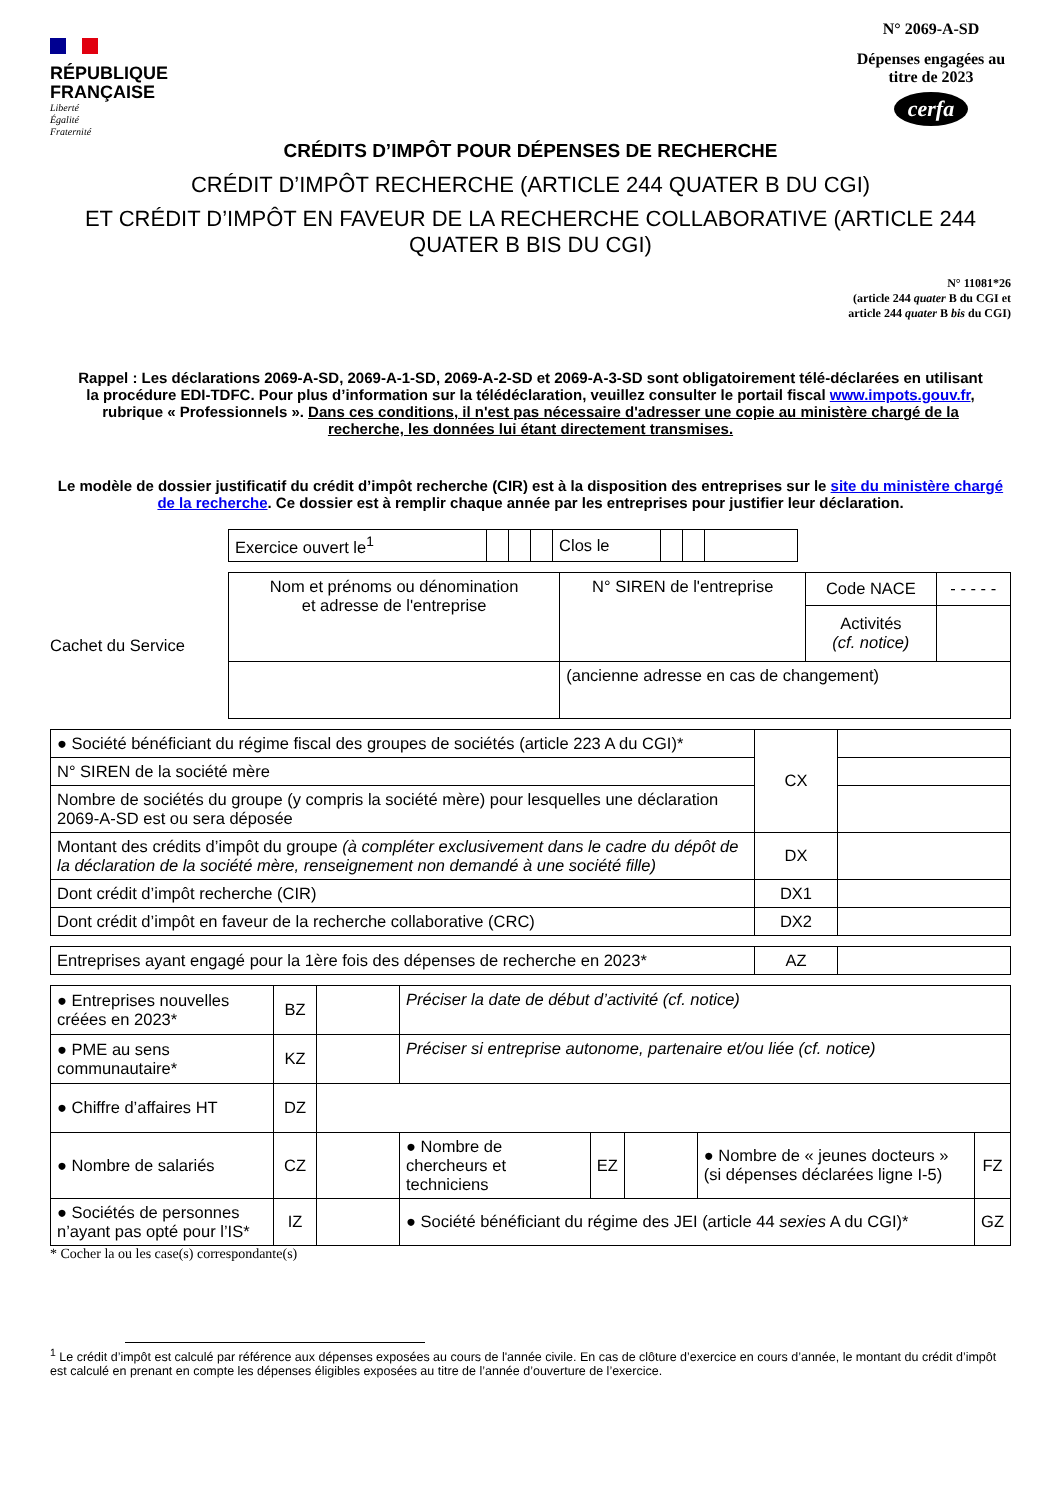RÉPUBLIQUE
FRANÇAISE
Liberté
Égalité
Fraternité
N° 2069-A-SD
Dépenses engagées au titre de 2023
cerfa
CRÉDITS D’IMPÔT POUR DÉPENSES DE RECHERCHE
CRÉDIT D’IMPÔT RECHERCHE (ARTICLE 244 QUATER B DU CGI)
ET CRÉDIT D’IMPÔT EN FAVEUR DE LA RECHERCHE COLLABORATIVE (ARTICLE 244 QUATER B BIS DU CGI)
N° 11081*26
(article 244 quater B du CGI et
article 244 quater B bis du CGI)
Rappel : Les déclarations 2069-A-SD, 2069-A-1-SD, 2069-A-2-SD et 2069-A-3-SD sont obligatoirement télé-déclarées en utilisant la procédure EDI-TDFC. Pour plus d’information sur la télédéclaration, veuillez consulter le portail fiscal www.impots.gouv.fr, rubrique « Professionnels ». Dans ces conditions, il n'est pas nécessaire d'adresser une copie au ministère chargé de la recherche, les données lui étant directement transmises.
Le modèle de dossier justificatif du crédit d’impôt recherche (CIR) est à la disposition des entreprises sur le site du ministère chargé de la recherche. Ce dossier est à remplir chaque année par les entreprises pour justifier leur déclaration.
| Exercice ouvert le<sup>1</sup> | | | | Clos le | | | |
Cachet du Service
| Nom et prénoms ou dénomination et adresse de l'entreprise | N° SIREN de l'entreprise | Code NACE | - - - - - |
| | | Activités (cf. notice) | |
| | (ancienne adresse en cas de changement) | | |
| ● Société bénéficiant du régime fiscal des groupes de sociétés (article 223 A du CGI)* | CX | |
| N° SIREN de la société mère | | |
| Nombre de sociétés du groupe (y compris la société mère) pour lesquelles une déclaration 2069-A-SD est ou sera déposée | | |
| Montant des crédits d’impôt du groupe (à compléter exclusivement dans le cadre du dépôt de la déclaration de la société mère, renseignement non demandé à une société fille) | DX | |
| Dont crédit d’impôt recherche (CIR) | DX1 | |
| Dont crédit d’impôt en faveur de la recherche collaborative (CRC) | DX2 | |
| Entreprises ayant engagé pour la 1ère fois des dépenses de recherche en 2023* | AZ | |
| ● Entreprises nouvelles créées en 2023* | BZ | | Préciser la date de début d’activité (cf. notice) | | | | |
| ● PME au sens communautaire* | KZ | | Préciser si entreprise autonome, partenaire et/ou liée (cf. notice) | | | | |
| ● Chiffre d’affaires HT | DZ | | | | | | |
| ● Nombre de salariés | CZ | | ● Nombre de chercheurs et techniciens | EZ | | ● Nombre de « jeunes docteurs » (si dépenses déclarées ligne I-5) | FZ |
| ● Sociétés de personnes n’ayant pas opté pour l’IS* | IZ | | ● Société bénéficiant du régime des JEI (article 44 sexies A du CGI)* | | | | GZ |
* Cocher la ou les case(s) correspondante(s)
<sup>1</sup> Le crédit d’impôt est calculé par référence aux dépenses exposées au cours de l'année civile. En cas de clôture d’exercice en cours d’année, le montant du crédit d’impôt est calculé en prenant en compte les dépenses éligibles exposées au titre de l’année d’ouverture de l’exercice.